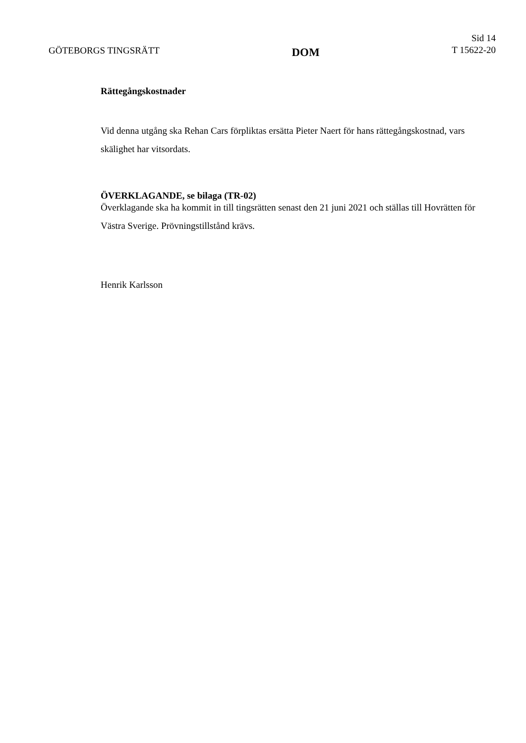GÖTEBORGS TINGSRÄTT
DOM
Sid 14
T 15622-20
Rättegångskostnader
Vid denna utgång ska Rehan Cars förpliktas ersätta Pieter Naert för hans rättegångskostnad, vars skälighet har vitsordats.
ÖVERKLAGANDE, se bilaga (TR-02)
Överklagande ska ha kommit in till tingsrätten senast den 21 juni 2021 och ställas till Hovrätten för Västra Sverige. Prövningstillstånd krävs.
Henrik Karlsson